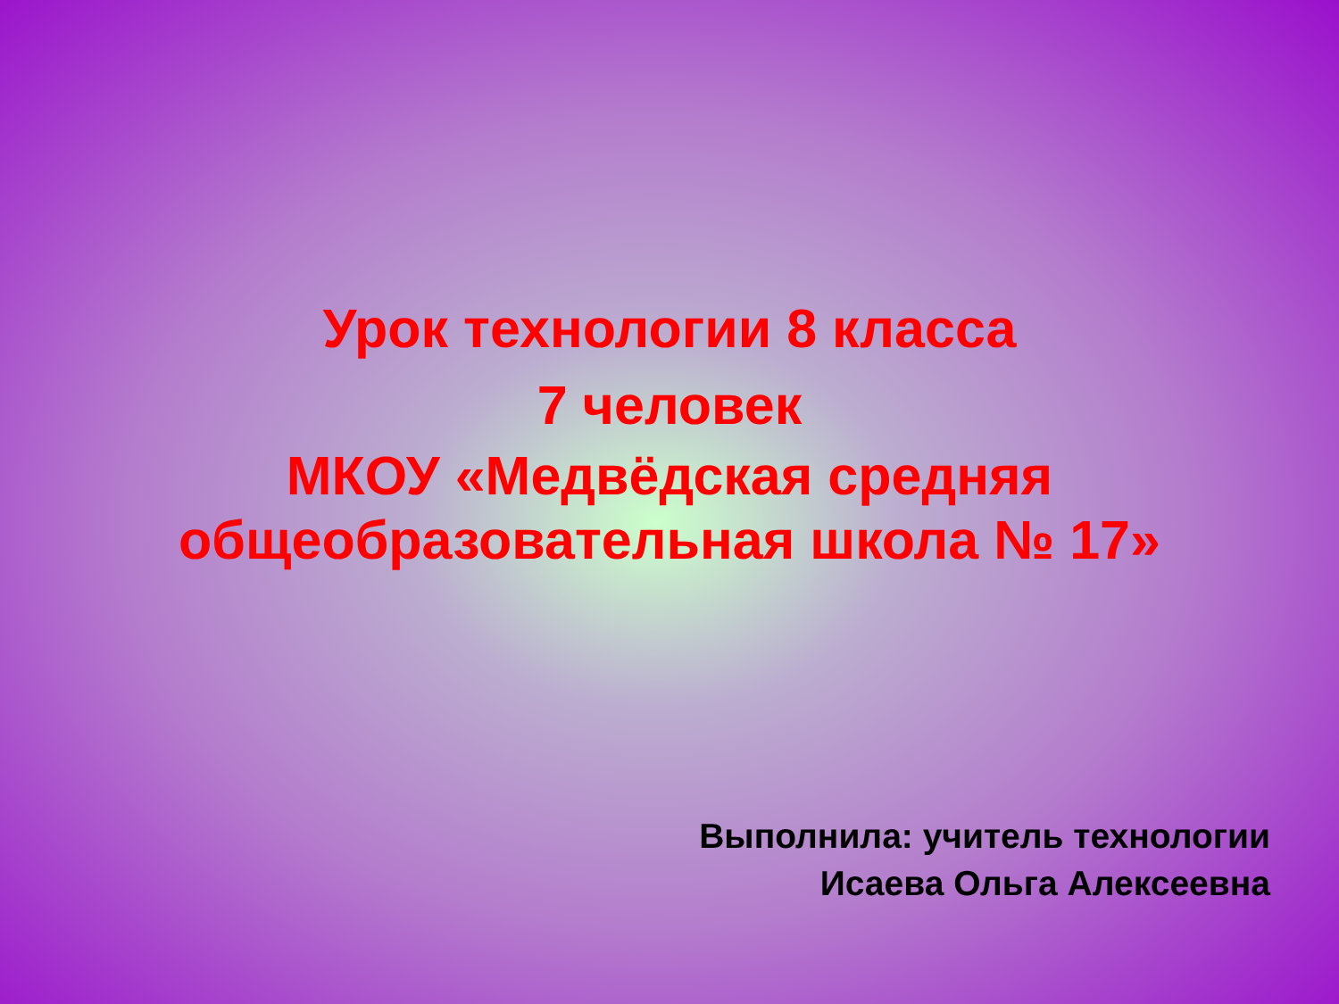Урок технологии 8 класса
7 человек
МКОУ «Медвёдская средняя общеобразовательная школа № 17»
Выполнила: учитель технологии
Исаева Ольга Алексеевна